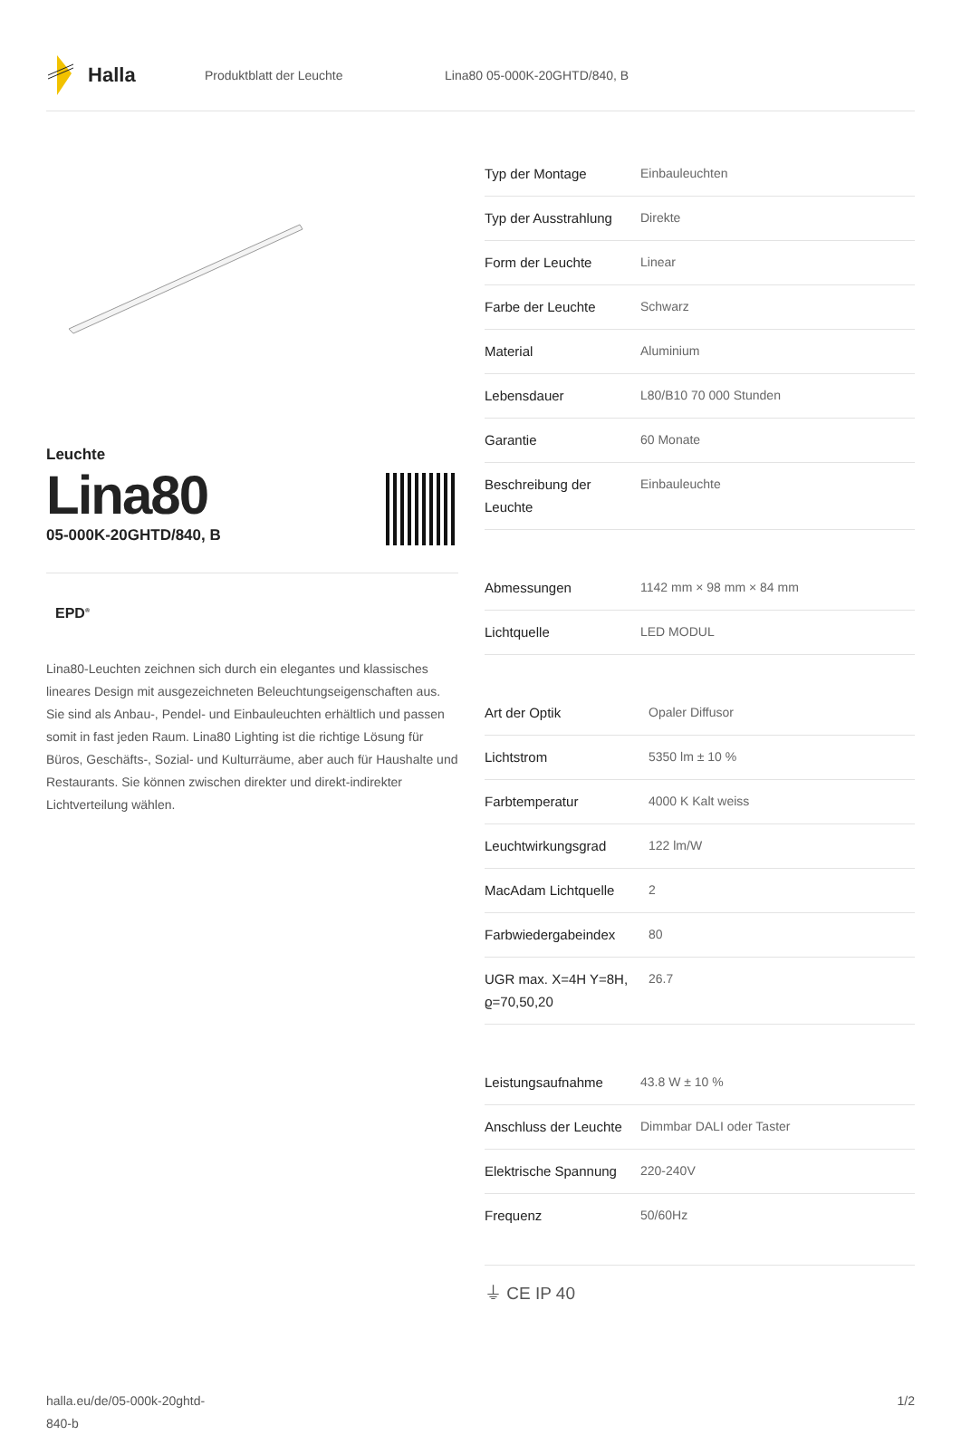Halla
Produktblatt der Leuchte Lina80 05-000K-20GHTD/840, B
Leuchte
Lina80
05-000K-20GHTD/840, B
EPD<sup>®</sup>
Lina80-Leuchten zeichnen sich durch ein elegantes und klassisches lineares Design mit ausgezeichneten Beleuchtungseigenschaften aus. Sie sind als Anbau-, Pendel- und Einbauleuchten erhältlich und passen somit in fast jeden Raum. Lina80 Lighting ist die richtige Lösung für Büros, Geschäfts-, Sozial- und Kulturräume, aber auch für Haushalte und Restaurants. Sie können zwischen direkter und direkt-indirekter Lichtverteilung wählen.
| Typ der Montage | Einbauleuchten |
| Typ der Ausstrahlung | Direkte |
| Form der Leuchte | Linear |
| Farbe der Leuchte | Schwarz |
| Material | Aluminium |
| Lebensdauer | L80/B10 70 000 Stunden |
| Garantie | 60 Monate |
| Beschreibung der Leuchte | Einbauleuchte |
| Abmessungen | 1142 mm × 98 mm × 84 mm |
| Lichtquelle | LED MODUL |
| Art der Optik | Opaler Diffusor |
| Lichtstrom | 5350 lm ± 10 % |
| Farbtemperatur | 4000 K Kalt weiss |
| Leuchtwirkungsgrad | 122 lm/W |
| MacAdam Lichtquelle | 2 |
| Farbwiedergabeindex | 80 |
| UGR max. X=4H Y=8H, ϱ=70,50,20 | 26.7 |
| Leistungsaufnahme | 43.8 W ± 10 % |
| Anschluss der Leuchte | Dimmbar DALI oder Taster |
| Elektrische Spannung | 220-240V |
| Frequenz | 50/60Hz |
⏚ CE IP 40
halla.eu/de/05-000k-20ghtd-
840-b
1/2